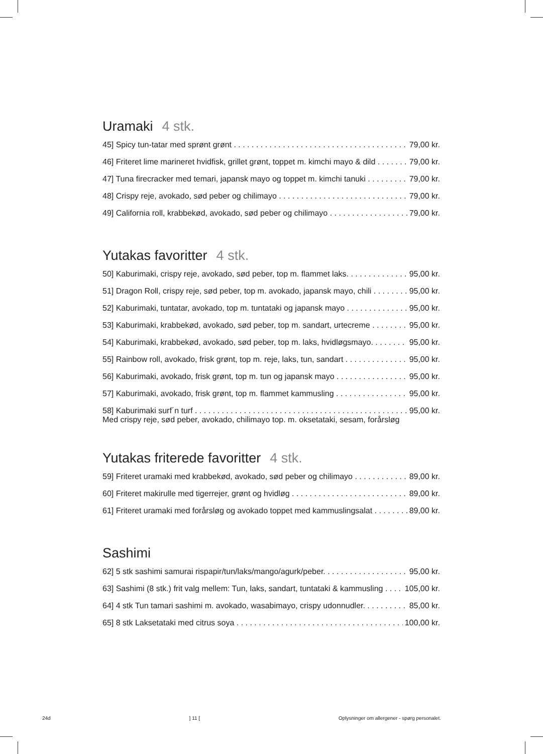Uramaki 4 stk.
45] Spicy tun-tatar med sprønt grønt 79,00 kr.
46] Friteret lime marineret hvidfisk, grillet grønt, toppet m. kimchi mayo & dild 79,00 kr.
47] Tuna firecracker med temari, japansk mayo og toppet m. kimchi tanuki 79,00 kr.
48] Crispy reje, avokado, sød peber og chilimayo 79,00 kr.
49] California roll, krabbekød, avokado, sød peber og chilimayo 79,00 kr.
Yutakas favoritter 4 stk.
50] Kaburimaki, crispy reje, avokado, sød peber, top m. flammet laks. 95,00 kr.
51] Dragon Roll, crispy reje, sød peber, top m. avokado, japansk mayo, chili 95,00 kr.
52] Kaburimaki, tuntatar, avokado, top m. tuntataki og japansk mayo 95,00 kr.
53] Kaburimaki, krabbekød, avokado, sød peber, top m. sandart, urtecreme 95,00 kr.
54] Kaburimaki, krabbekød, avokado, sød peber, top m. laks, hvidløgsmayo. 95,00 kr.
55] Rainbow roll, avokado, frisk grønt, top m. reje, laks, tun, sandart 95,00 kr.
56] Kaburimaki, avokado, frisk grønt, top m. tun og japansk mayo 95,00 kr.
57] Kaburimaki, avokado, frisk grønt, top m. flammet kammusling 95,00 kr.
58] Kaburimaki surf´n turf 95,00 kr.
Med crispy reje, sød peber, avokado, chilimayo top. m. oksetataki, sesam, forårsløg
Yutakas friterede favoritter 4 stk.
59] Friteret uramaki med krabbekød, avokado, sød peber og chilimayo 89,00 kr.
60] Friteret makirulle med tigerrejer, grønt og hvidløg 89,00 kr.
61] Friteret uramaki med forårsløg og avokado toppet med kammuslingsalat 89,00 kr.
Sashimi
62] 5 stk sashimi samurai rispapir/tun/laks/mango/agurk/peber. 95,00 kr.
63] Sashimi (8 stk.) frit valg mellem: Tun, laks, sandart, tuntataki & kammusling 105,00 kr.
64] 4 stk Tun tamari sashimi m. avokado, wasabimayo, crispy udonnudler. 85,00 kr.
65] 8 stk Laksetataki med citrus soya 100,00 kr.
24d] 11 [Oplysninger om allergener - spørg personalet.